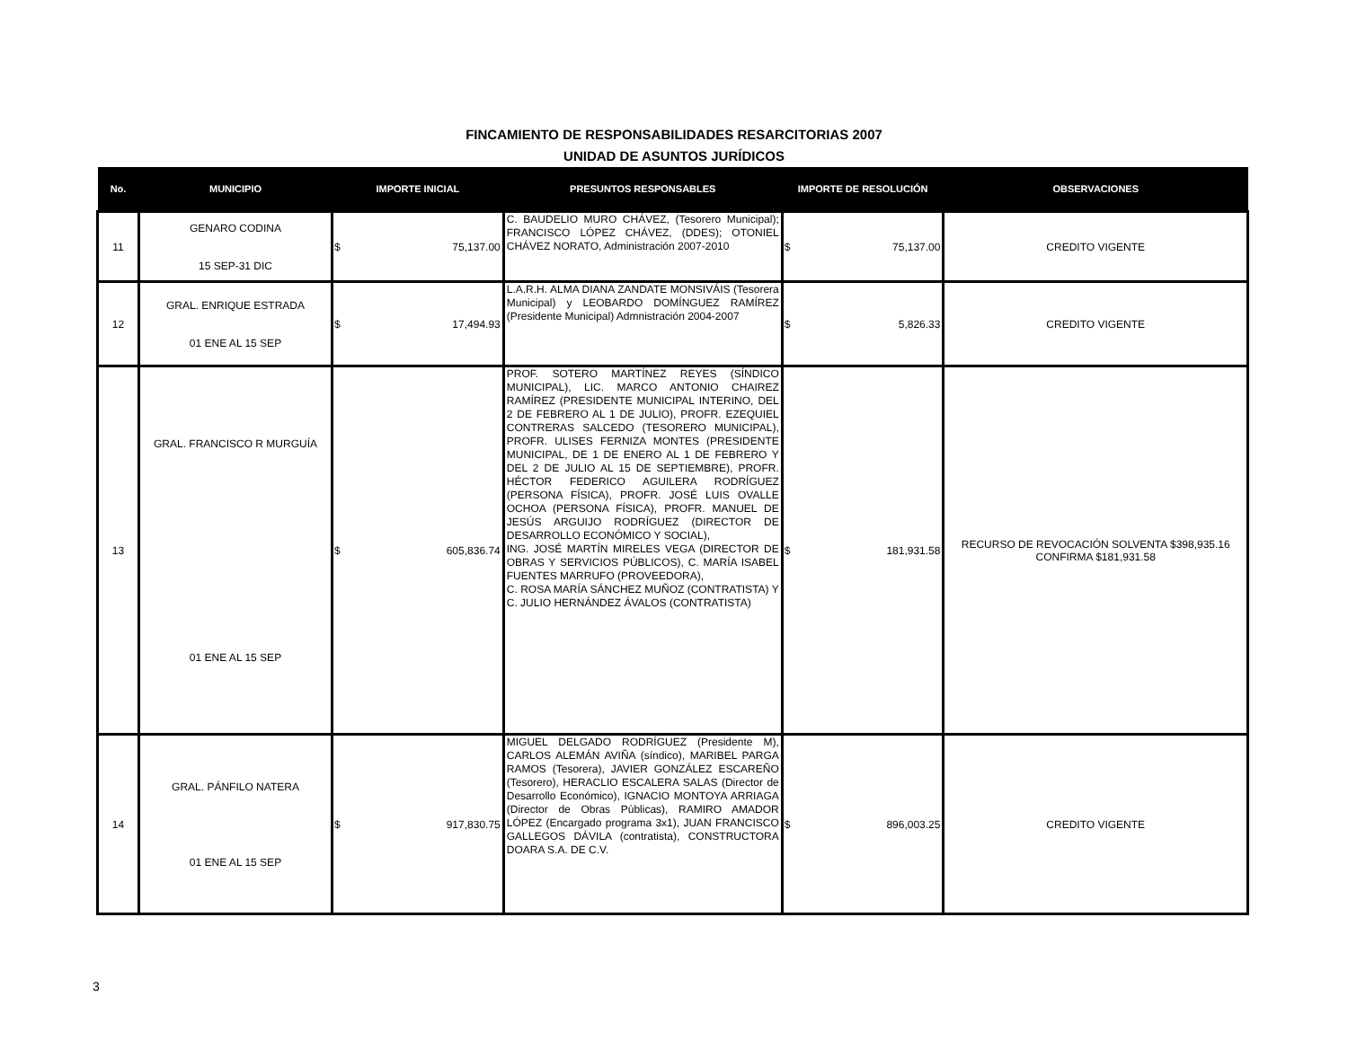FINCAMIENTO DE RESPONSABILIDADES RESARCITORIAS 2007
UNIDAD DE ASUNTOS JURÍDICOS
| No. | MUNICIPIO | IMPORTE INICIAL | | PRESUNTOS RESPONSABLES | IMPORTE DE RESOLUCIÓN | | OBSERVACIONES |
| --- | --- | --- | --- | --- | --- | --- | --- |
| 11 | GENARO CODINA 15 SEP-31 DIC | $ | 75,137.00 | C. BAUDELIO MURO CHÁVEZ, (Tesorero Municipal); FRANCISCO LÓPEZ CHÁVEZ, (DDES); OTONIEL CHÁVEZ NORATO, Administración 2007-2010 | $ | 75,137.00 | CREDITO VIGENTE |
| 12 | GRAL. ENRIQUE ESTRADA 01 ENE AL 15 SEP | $ | 17,494.93 | L.A.R.H. ALMA DIANA ZANDATE MONSIVÁIS (Tesorera Municipal) y LEOBARDO DOMÍNGUEZ RAMÍREZ (Presidente Municipal) Admnistración 2004-2007 | $ | 5,826.33 | CREDITO VIGENTE |
| 13 | GRAL. FRANCISCO R MURGUÍA 01 ENE AL 15 SEP | $ | 605,836.74 | PROF. SOTERO MARTÍNEZ REYES (SÍNDICO MUNICIPAL), LIC. MARCO ANTONIO CHAIREZ RAMÍREZ (PRESIDENTE MUNICIPAL INTERINO, DEL 2 DE FEBRERO AL 1 DE JULIO), PROFR. EZEQUIEL CONTRERAS SALCEDO (TESORERO MUNICIPAL), PROFR. ULISES FERNIZA MONTES (PRESIDENTE MUNICIPAL, DE 1 DE ENERO AL 1 DE FEBRERO Y DEL 2 DE JULIO AL 15 DE SEPTIEMBRE), PROFR. HÉCTOR FEDERICO AGUILERA RODRÍGUEZ (PERSONA FÍSICA), PROFR. JOSÉ LUIS OVALLE OCHOA (PERSONA FÍSICA), PROFR. MANUEL DE JESÚS ARGUIJO RODRÍGUEZ (DIRECTOR DE DESARROLLO ECONÓMICO Y SOCIAL), ING. JOSÉ MARTÍN MIRELES VEGA (DIRECTOR DE OBRAS Y SERVICIOS PÚBLICOS), C. MARÍA ISABEL FUENTES MARRUFO (PROVEEDORA), C. ROSA MARÍA SÁNCHEZ MUÑOZ (CONTRATISTA) Y C. JULIO HERNÁNDEZ ÁVALOS (CONTRATISTA) | $ | 181,931.58 | RECURSO DE REVOCACIÓN SOLVENTA $398,935.16 CONFIRMA $181,931.58 |
| 14 | GRAL. PÁNFILO NATERA 01 ENE AL 15 SEP | $ | 917,830.75 | MIGUEL DELGADO RODRÍGUEZ (Presidente M), CARLOS ALEMÁN AVIÑA (síndico), MARIBEL PARGA RAMOS (Tesorera), JAVIER GONZÁLEZ ESCAREÑO (Tesorero), HERACLIO ESCALERA SALAS (Director de Desarrollo Económico), IGNACIO MONTOYA ARRIAGA (Director de Obras Públicas), RAMIRO AMADOR LÓPEZ (Encargado programa 3x1), JUAN FRANCISCO GALLEGOS DÁVILA (contratista), CONSTRUCTORA DOARA S.A. DE C.V. | $ | 896,003.25 | CREDITO VIGENTE |
3